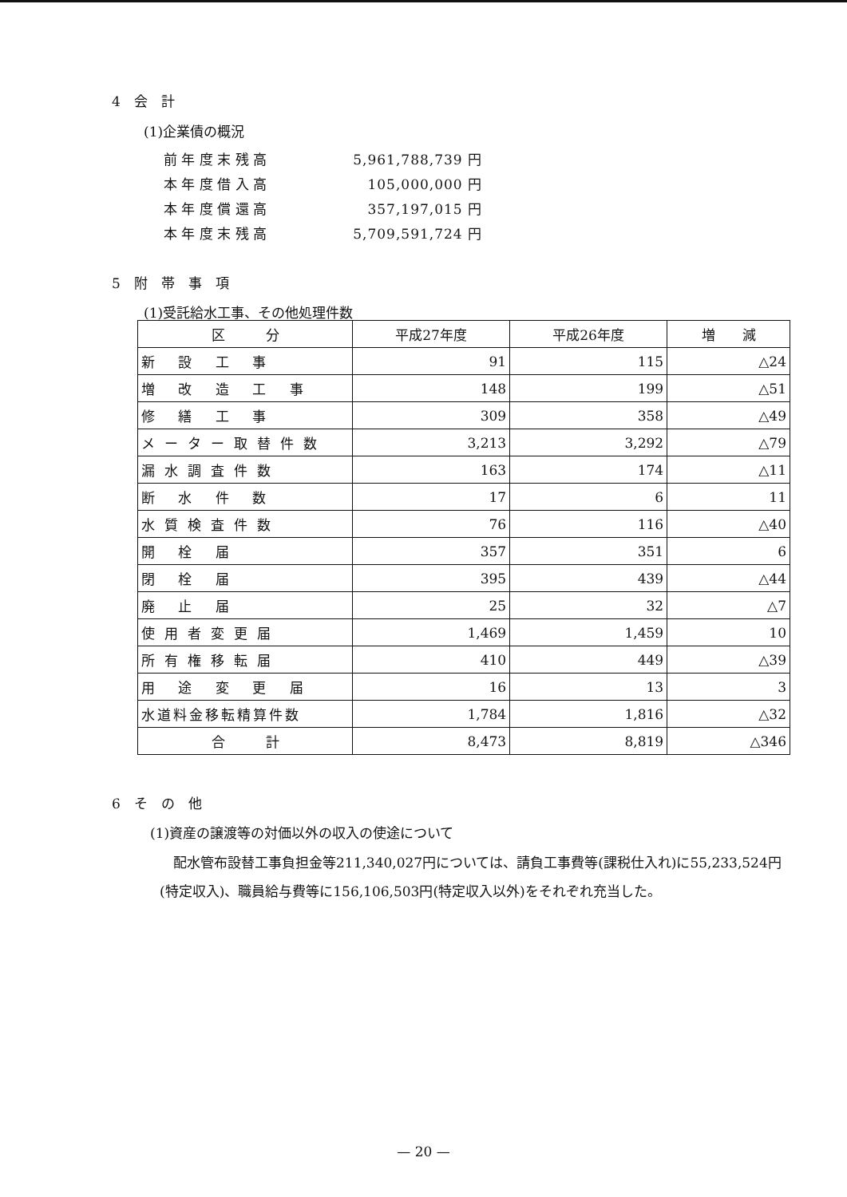4　会　計
(1)企業債の概況
| 前 年 度 末 残 高 | 5,961,788,739 円 |
| 本 年 度 借 入 高 | 105,000,000 円 |
| 本 年 度 償 還 高 | 357,197,015 円 |
| 本 年 度 末 残 高 | 5,709,591,724 円 |
5　附　帯　事　項
(1)受託給水工事、その他処理件数
| 区 分 | 平成27年度 | 平成26年度 | 増 減 |
| --- | --- | --- | --- |
| 新 設 工 事 | 91 | 115 | △24 |
| 増 改 造 工 事 | 148 | 199 | △51 |
| 修 繕 工 事 | 309 | 358 | △49 |
| メーター取替件数 | 3,213 | 3,292 | △79 |
| 漏水調査件数 | 163 | 174 | △11 |
| 断 水 件 数 | 17 | 6 | 11 |
| 水質検査件数 | 76 | 116 | △40 |
| 開 栓 届 | 357 | 351 | 6 |
| 閉 栓 届 | 395 | 439 | △44 |
| 廃 止 届 | 25 | 32 | △7 |
| 使用者変更届 | 1,469 | 1,459 | 10 |
| 所有権移転届 | 410 | 449 | △39 |
| 用 途 変 更 届 | 16 | 13 | 3 |
| 水道料金移転精算件数 | 1,784 | 1,816 | △32 |
| 合 計 | 8,473 | 8,819 | △346 |
6　そ　の　他
(1)資産の譲渡等の対価以外の収入の使途について
　配水管布設替工事負担金等211,340,027円については、請負工事費等(課税仕入れ)に55,233,524円(特定収入)、職員給与費等に156,106,503円(特定収入以外)をそれぞれ充当した。
— 20 —